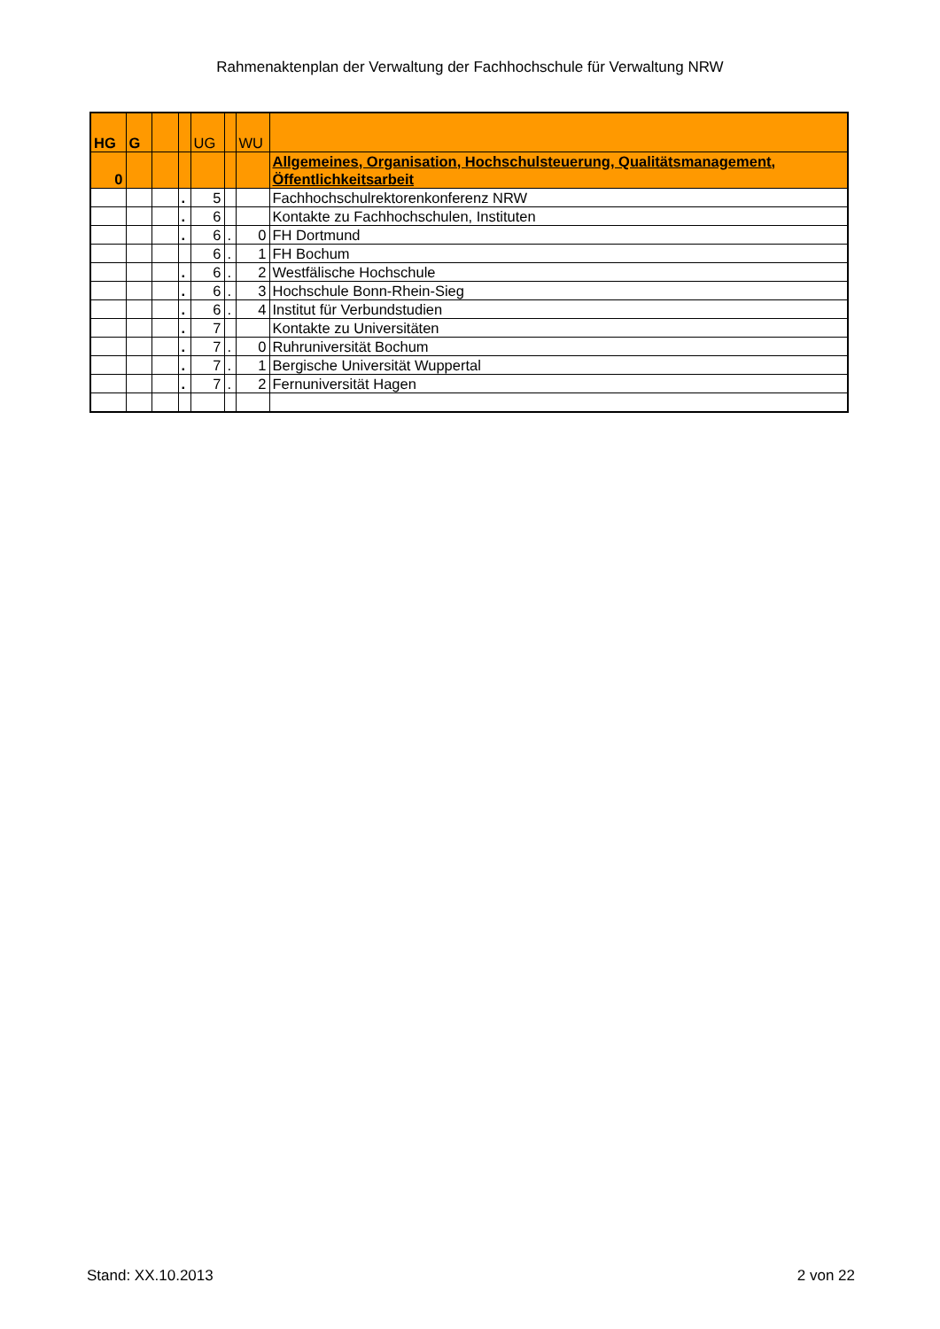Rahmenaktenplan der Verwaltung der Fachhochschule für Verwaltung NRW
| HG | G | | | UG | | WU | |
| 0 | | | | | | | Allgemeines, Organisation, Hochschulsteuerung, Qualitätsmanagement, Öffentlichkeitsarbeit |
| | | | . | 5 | | | Fachhochschulrektorenkonferenz NRW |
| | | | . | 6 | | | Kontakte zu Fachhochschulen, Instituten |
| | | | . | 6 | . | 0 | FH Dortmund |
| | | | | 6 | . | 1 | FH Bochum |
| | | | . | 6 | . | 2 | Westfälische Hochschule |
| | | | . | 6 | . | 3 | Hochschule Bonn-Rhein-Sieg |
| | | | . | 6 | . | 4 | Institut für Verbundstudien |
| | | | . | 7 | | | Kontakte zu Universitäten |
| | | | . | 7 | . | 0 | Ruhruniversität Bochum |
| | | | . | 7 | . | 1 | Bergische Universität Wuppertal |
| | | | . | 7 | . | 2 | Fernuniversität Hagen |
Stand: XX.10.2013 2 von 22